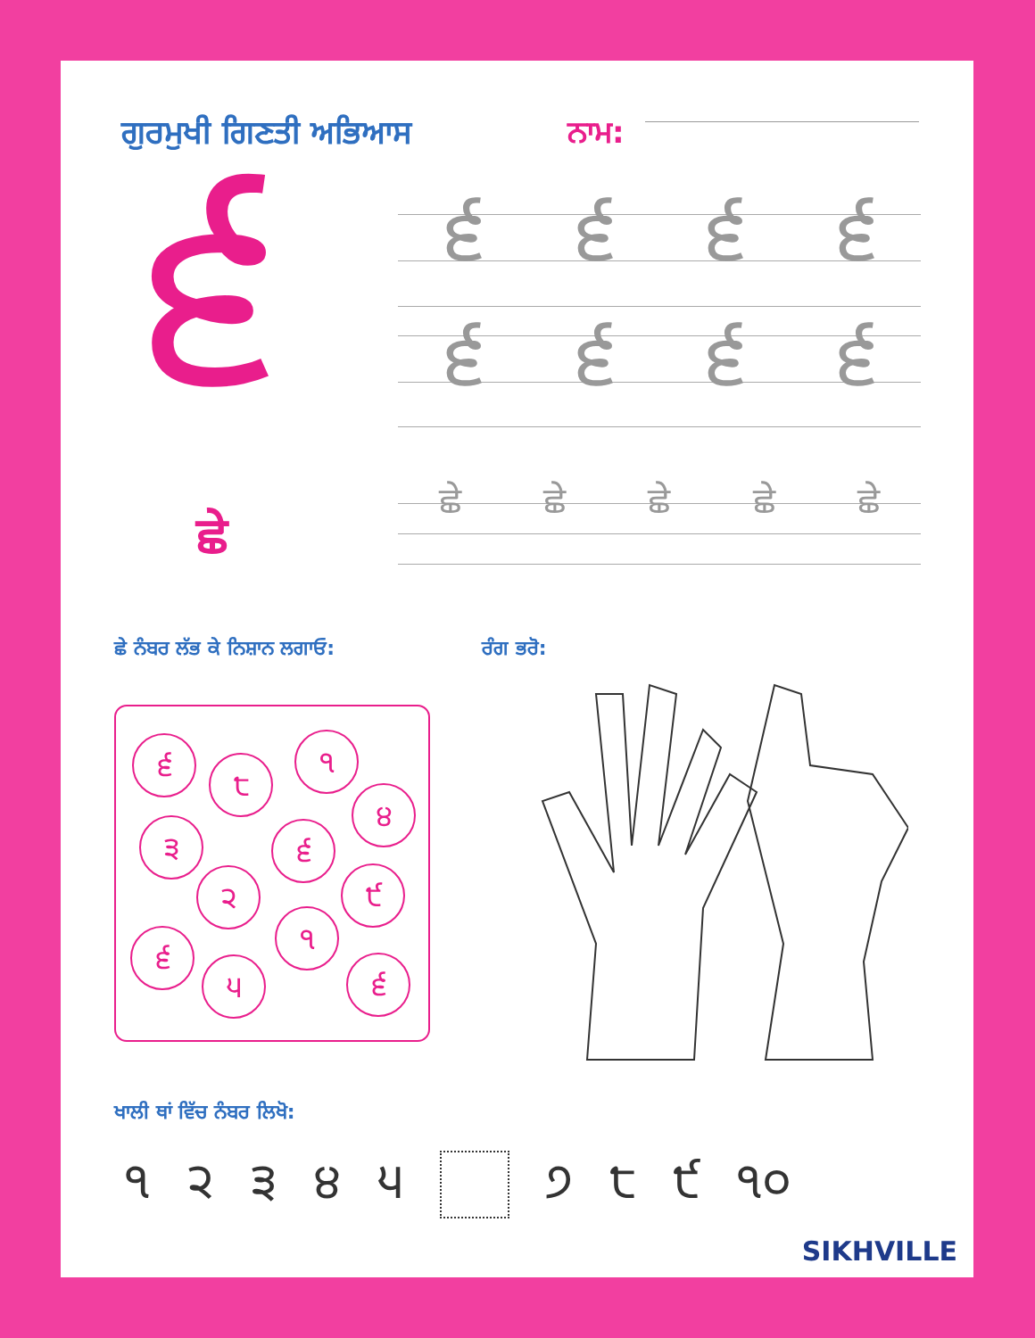ਗੁਰਮੁਖੀ ਗਿਣਤੀ ਅਭਿਆਸ ਨਾਮ:
੬
ਛੇ
੬੬੬੬
੬੬੬੬
ਛੇ ਛੇ ਛੇ ਛੇ ਛੇ
ਛੇ ਨੰਬਰ ਲੱਭ ਕੇ ਨਿਸ਼ਾਨ ਲਗਾਓ: ਰੰਗ ਭਰੋ:
੬
੮
੧
੪
੩ ੬
੨ ੯
੬
੧
੫ ੬
ਖਾਲੀ ਥਾਂ ਵਿੱਚ ਨੰਬਰ ਲਿਖੋ:
੧੨੩੪੫ ੭ ੮ ੯ ੧੦
SIKHVILLE